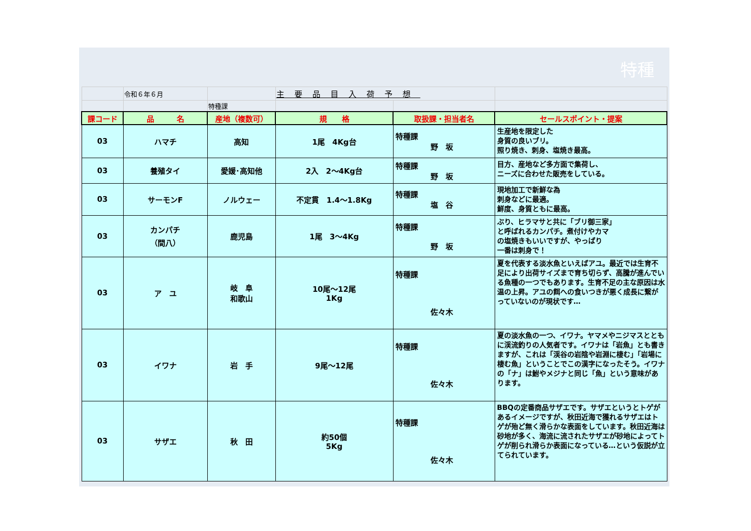特種
| | 令和６年６月 | | 主要品目入荷予想 | | |
| | | 特種課 | | | |
| 課コード | 品 名 | 産地（複数可） | 規 格 | 取扱課・担当者名 | セールスポイント・提案 |
| 03 | ハマチ | 高知 | 1尾 4Kg台 | 特種課 野 坂 | 生産地を限定した 身質の良いブリ。 照り焼き、刺身、塩焼き最高。 |
| 03 | 養殖タイ | 愛媛･高知他 | 2入 2～4Kg台 | 特種課 野 坂 | 目方、産地など多方面で集荷し、 ニーズに合わせた販売をしている。 |
| 03 | サーモンF | ノルウェー | 不定貫 1.4～1.8Kg | 特種課 塩 谷 | 現地加工で新鮮な為 刺身などに最適。 鮮度、身質ともに最高。 |
| 03 | カンパチ （間八） | 鹿児島 | 1尾 3～4Kg | 特種課 野 坂 | ぶり、ヒラマサと共に「ブリ御三家」 と呼ばれるカンパチ。煮付けやカマ の塩焼きもいいですが、やっぱり 一番は刺身で！ |
| 03 | ア ユ | 岐 阜 和歌山 | 10尾～12尾 1Kg | 特種課 佐々木 | 夏を代表する淡水魚といえばアユ。最近では生育不足により出荷サイズまで育ち切らず、高騰が進んでいる魚種の一つでもあります。生育不足の主な原因は水温の上昇。アユの餌への食いつきが悪く成長に繋がっていないのが現状です… |
| 03 | イワナ | 岩 手 | 9尾～12尾 | 特種課 佐々木 | 夏の淡水魚の一つ、イワナ。ヤマメやニジマスとともに渓流釣りの人気者です。イワナは「岩魚」とも書きますが、これは「渓谷の岩陰や岩淵に棲む」「岩場に棲む魚」ということでこの漢字になったそう。イワナの「ナ」は鮒やメジナと同じ「魚」という意味があります。 |
| 03 | サザエ | 秋 田 | 約50個 5Kg | 特種課 佐々木 | BBQの定番商品サザエです。サザエというとトゲがあるイメージですが、秋田近海で獲れるサザエはトゲが殆ど無く滑らかな表面をしています。秋田近海は砂地が多く、海流に流されたサザエが砂地によってトゲが削られ滑らか表面になっている…という仮説が立てられています。 |